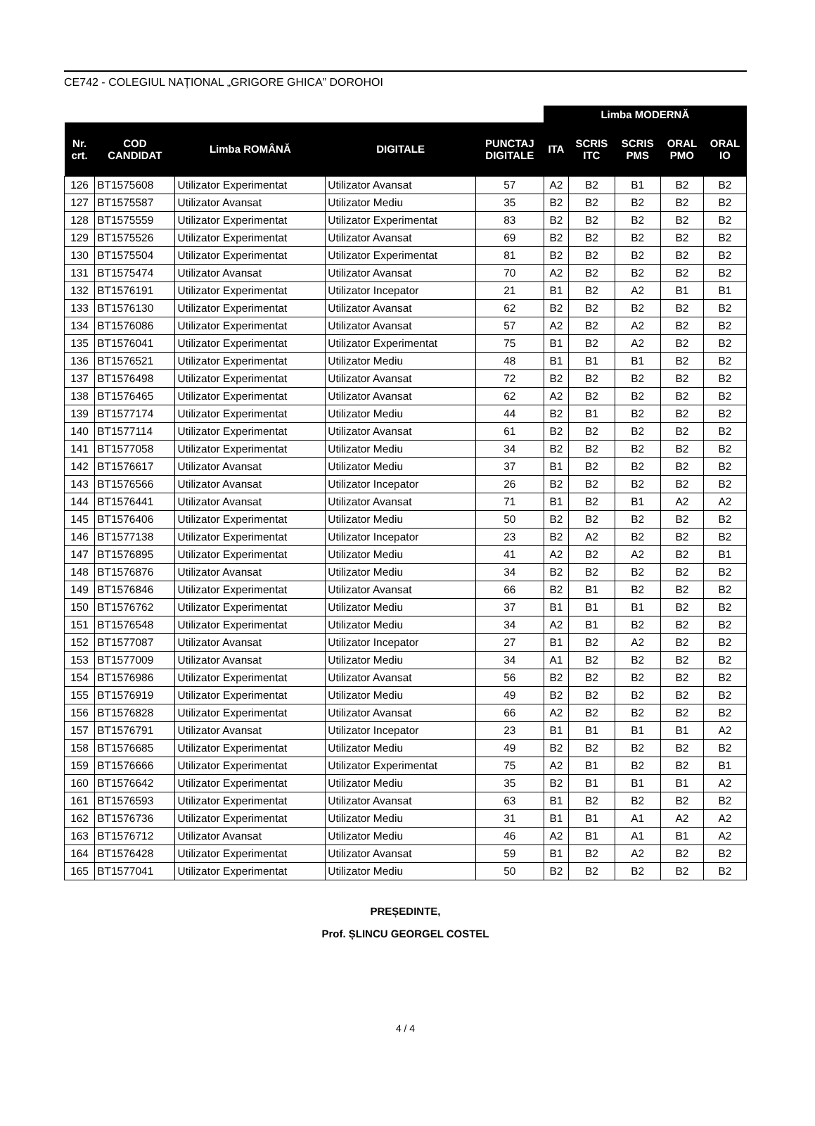CE742 - COLEGIUL NAȚIONAL „GRIGORE GHICA” DOROHOI
| | | | | | Limba MODERNĂ | | | | |
| Nr. crt. | COD CANDIDAT | Limba ROMÂNĂ | DIGITALE | PUNCTAJ DIGITALE | ITA | SCRIS ITC | SCRIS PMS | ORAL PMO | ORAL IO |
| 126 | BT1575608 | Utilizator Experimentat | Utilizator Avansat | 57 | A2 | B2 | B1 | B2 | B2 |
| 127 | BT1575587 | Utilizator Avansat | Utilizator Mediu | 35 | B2 | B2 | B2 | B2 | B2 |
| 128 | BT1575559 | Utilizator Experimentat | Utilizator Experimentat | 83 | B2 | B2 | B2 | B2 | B2 |
| 129 | BT1575526 | Utilizator Experimentat | Utilizator Avansat | 69 | B2 | B2 | B2 | B2 | B2 |
| 130 | BT1575504 | Utilizator Experimentat | Utilizator Experimentat | 81 | B2 | B2 | B2 | B2 | B2 |
| 131 | BT1575474 | Utilizator Avansat | Utilizator Avansat | 70 | A2 | B2 | B2 | B2 | B2 |
| 132 | BT1576191 | Utilizator Experimentat | Utilizator Incepator | 21 | B1 | B2 | A2 | B1 | B1 |
| 133 | BT1576130 | Utilizator Experimentat | Utilizator Avansat | 62 | B2 | B2 | B2 | B2 | B2 |
| 134 | BT1576086 | Utilizator Experimentat | Utilizator Avansat | 57 | A2 | B2 | A2 | B2 | B2 |
| 135 | BT1576041 | Utilizator Experimentat | Utilizator Experimentat | 75 | B1 | B2 | A2 | B2 | B2 |
| 136 | BT1576521 | Utilizator Experimentat | Utilizator Mediu | 48 | B1 | B1 | B1 | B2 | B2 |
| 137 | BT1576498 | Utilizator Experimentat | Utilizator Avansat | 72 | B2 | B2 | B2 | B2 | B2 |
| 138 | BT1576465 | Utilizator Experimentat | Utilizator Avansat | 62 | A2 | B2 | B2 | B2 | B2 |
| 139 | BT1577174 | Utilizator Experimentat | Utilizator Mediu | 44 | B2 | B1 | B2 | B2 | B2 |
| 140 | BT1577114 | Utilizator Experimentat | Utilizator Avansat | 61 | B2 | B2 | B2 | B2 | B2 |
| 141 | BT1577058 | Utilizator Experimentat | Utilizator Mediu | 34 | B2 | B2 | B2 | B2 | B2 |
| 142 | BT1576617 | Utilizator Avansat | Utilizator Mediu | 37 | B1 | B2 | B2 | B2 | B2 |
| 143 | BT1576566 | Utilizator Avansat | Utilizator Incepator | 26 | B2 | B2 | B2 | B2 | B2 |
| 144 | BT1576441 | Utilizator Avansat | Utilizator Avansat | 71 | B1 | B2 | B1 | A2 | A2 |
| 145 | BT1576406 | Utilizator Experimentat | Utilizator Mediu | 50 | B2 | B2 | B2 | B2 | B2 |
| 146 | BT1577138 | Utilizator Experimentat | Utilizator Incepator | 23 | B2 | A2 | B2 | B2 | B2 |
| 147 | BT1576895 | Utilizator Experimentat | Utilizator Mediu | 41 | A2 | B2 | A2 | B2 | B1 |
| 148 | BT1576876 | Utilizator Avansat | Utilizator Mediu | 34 | B2 | B2 | B2 | B2 | B2 |
| 149 | BT1576846 | Utilizator Experimentat | Utilizator Avansat | 66 | B2 | B1 | B2 | B2 | B2 |
| 150 | BT1576762 | Utilizator Experimentat | Utilizator Mediu | 37 | B1 | B1 | B1 | B2 | B2 |
| 151 | BT1576548 | Utilizator Experimentat | Utilizator Mediu | 34 | A2 | B1 | B2 | B2 | B2 |
| 152 | BT1577087 | Utilizator Avansat | Utilizator Incepator | 27 | B1 | B2 | A2 | B2 | B2 |
| 153 | BT1577009 | Utilizator Avansat | Utilizator Mediu | 34 | A1 | B2 | B2 | B2 | B2 |
| 154 | BT1576986 | Utilizator Experimentat | Utilizator Avansat | 56 | B2 | B2 | B2 | B2 | B2 |
| 155 | BT1576919 | Utilizator Experimentat | Utilizator Mediu | 49 | B2 | B2 | B2 | B2 | B2 |
| 156 | BT1576828 | Utilizator Experimentat | Utilizator Avansat | 66 | A2 | B2 | B2 | B2 | B2 |
| 157 | BT1576791 | Utilizator Avansat | Utilizator Incepator | 23 | B1 | B1 | B1 | B1 | A2 |
| 158 | BT1576685 | Utilizator Experimentat | Utilizator Mediu | 49 | B2 | B2 | B2 | B2 | B2 |
| 159 | BT1576666 | Utilizator Experimentat | Utilizator Experimentat | 75 | A2 | B1 | B2 | B2 | B1 |
| 160 | BT1576642 | Utilizator Experimentat | Utilizator Mediu | 35 | B2 | B1 | B1 | B1 | A2 |
| 161 | BT1576593 | Utilizator Experimentat | Utilizator Avansat | 63 | B1 | B2 | B2 | B2 | B2 |
| 162 | BT1576736 | Utilizator Experimentat | Utilizator Mediu | 31 | B1 | B1 | A1 | A2 | A2 |
| 163 | BT1576712 | Utilizator Avansat | Utilizator Mediu | 46 | A2 | B1 | A1 | B1 | A2 |
| 164 | BT1576428 | Utilizator Experimentat | Utilizator Avansat | 59 | B1 | B2 | A2 | B2 | B2 |
| 165 | BT1577041 | Utilizator Experimentat | Utilizator Mediu | 50 | B2 | B2 | B2 | B2 | B2 |
PREȘEDINTE,
Prof. ȘLINCU GEORGEL COSTEL
4 / 4